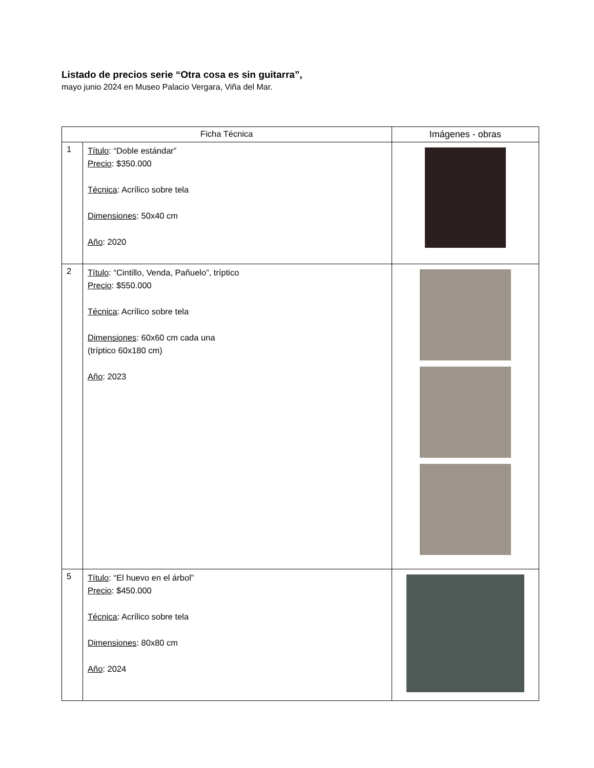Listado de precios serie “Otra cosa es sin guitarra”,
mayo junio 2024 en Museo Palacio Vergara, Viña del Mar.
| Ficha Técnica | | Imágenes - obras |
| --- | --- | --- |
| 1 | Título : “Doble estándar” Precio : $350.000 Técnica : Acrílico sobre tela Dimensiones : 50x40 cm Año : 2020 | |
| 2 | Título : “Cintillo, Venda, Pañuelo”, tríptico Precio : $550.000 Técnica : Acrílico sobre tela Dimensiones : 60x60 cm cada una (tríptico 60x180 cm) Año : 2023 | |
| 5 | Título : “El huevo en el árbol” Precio : $450.000 Técnica : Acrílico sobre tela Dimensiones : 80x80 cm Año : 2024 | |